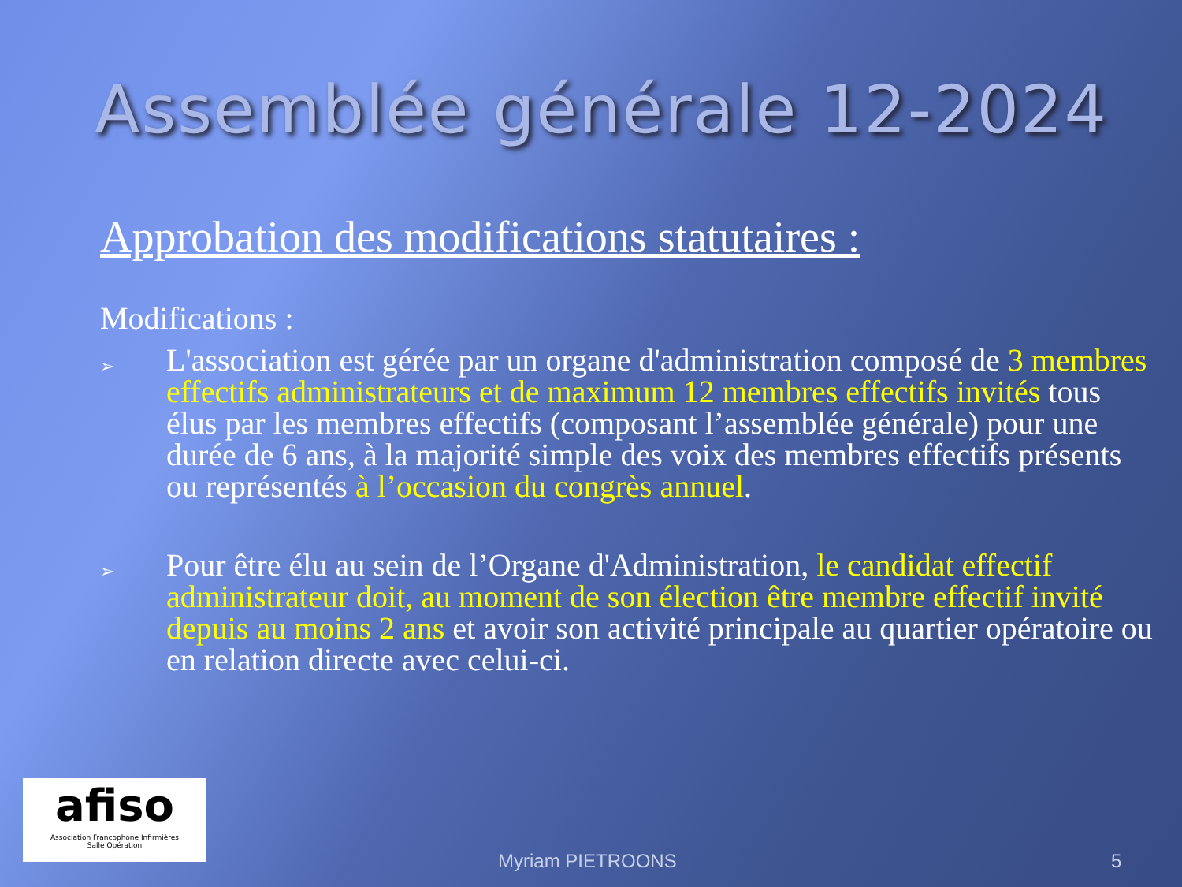Assemblée générale 12-2024
Approbation des modifications statutaires :
Modifications :
➢
L'association est gérée par un organe d'administration composé de 3 membres effectifs administrateurs et de maximum 12 membres effectifs invités tous élus par les membres effectifs (composant l’assemblée générale) pour une durée de 6 ans, à la majorité simple des voix des membres effectifs présents ou représentés à l’occasion du congrès annuel.
➢
Pour être élu au sein de l’Organe d'Administration, le candidat effectif administrateur doit, au moment de son élection être membre effectif invité depuis au moins 2 ans et avoir son activité principale au quartier opératoire ou en relation directe avec celui-ci.
afiso
Association Francophone Infirmières
Salle Opération
Myriam PIETROONS 5